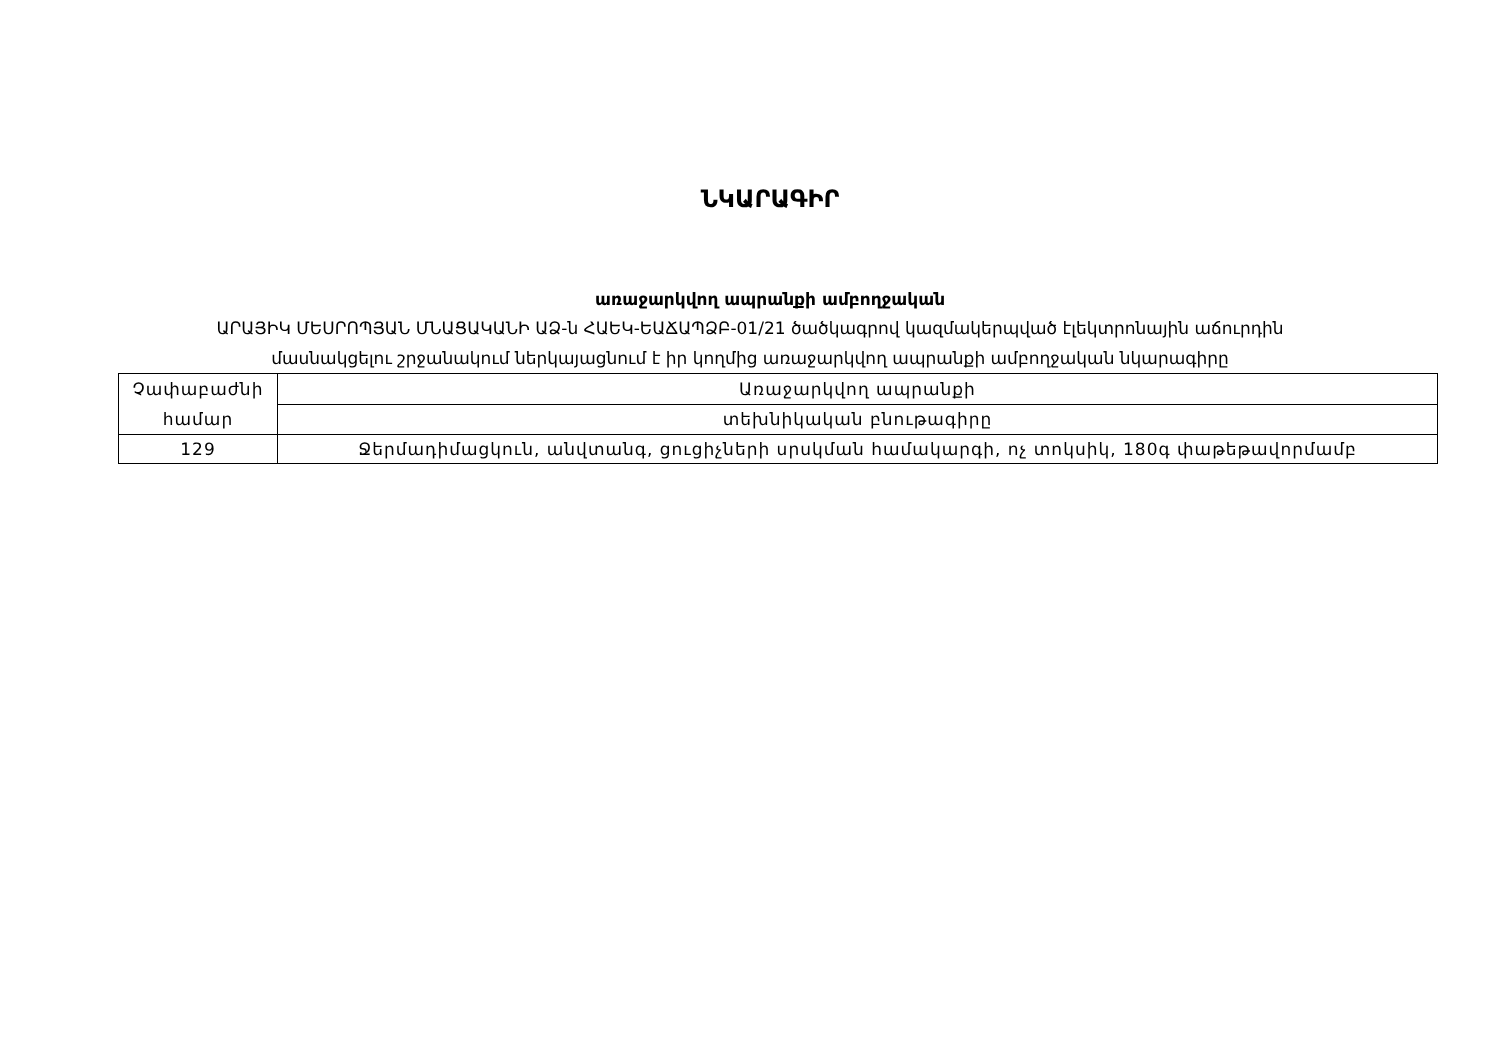ՆԿԱՐԱԳԻՐ
առաջարկվող ապրանքի ամբողջական
ԱՐԱՅԻԿ ՄԵՍՐՈՊՅԱՆ ՄՆԱՑԱԿԱՆԻ ԱՁ-ն ՀԱԵԿ-ԵԱՃԱՊՁԲ-01/21 ծածկագրով կազմակերպված էլեկտրոնային աճուրդին
մասնակցելու շրջանակում ներկայացնում է իր կողմից առաջարկվող ապրանքի ամբողջական նկարագիրը
| Չափաբաժնի համար | Առաջարկվող ապրանքի |
| | տեխնիկական բնութագիրը |
| 129 | Ջերմադիմացկուն, անվտանգ, ցուցիչների սրսկման համակարգի, ոչ տոկսիկ, 180գ փաթեթավորմամբ |